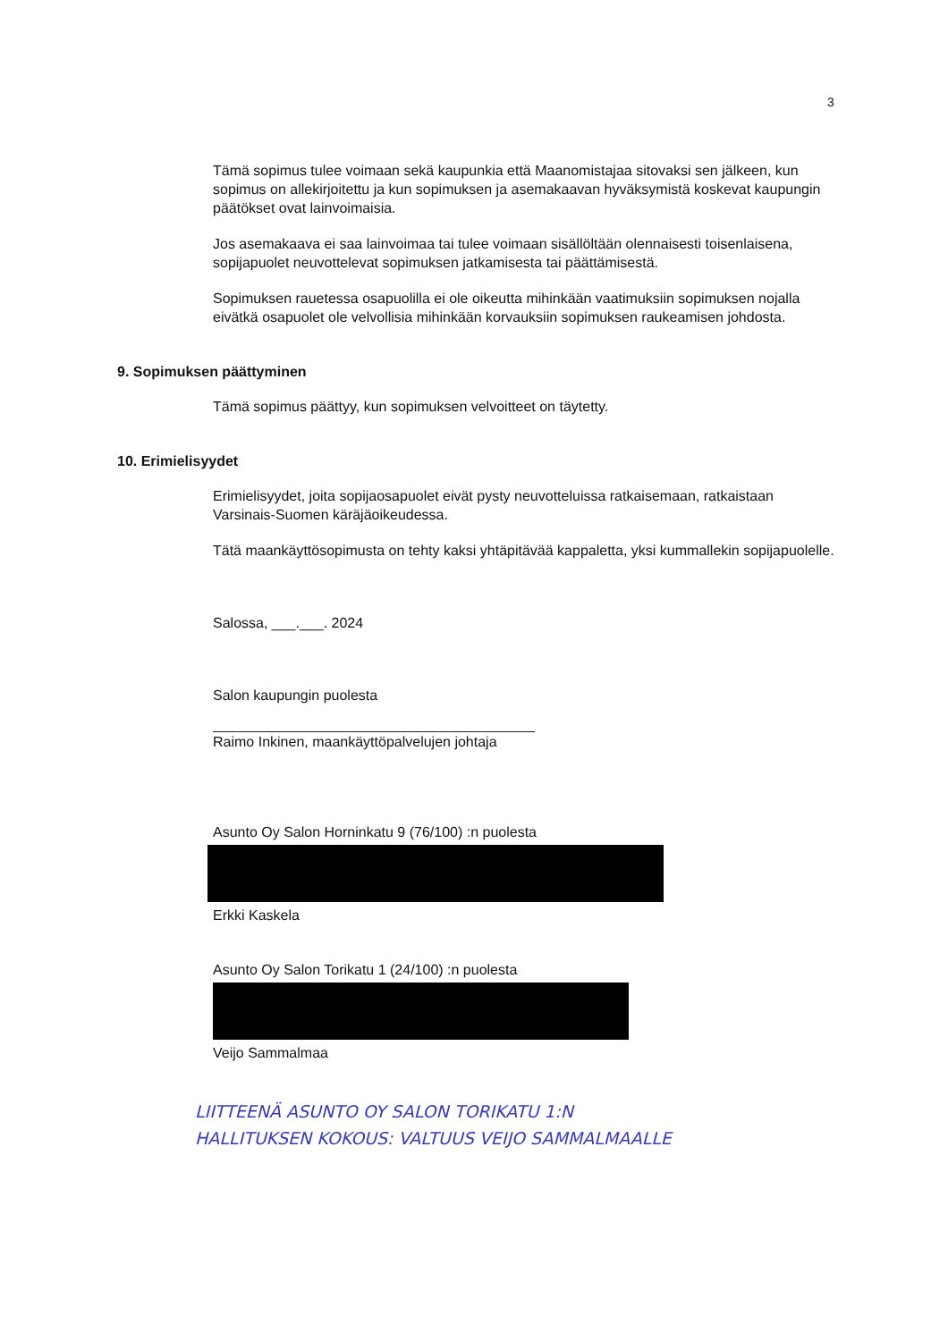3
Tämä sopimus tulee voimaan sekä kaupunkia että Maanomistajaa sitovaksi sen jälkeen, kun sopimus on allekirjoitettu ja kun sopimuksen ja asemakaavan hyväksymistä koskevat kaupungin päätökset ovat lainvoimaisia.
Jos asemakaava ei saa lainvoimaa tai tulee voimaan sisällöltään olennaisesti toisenlaisena, sopijapuolet neuvottelevat sopimuksen jatkamisesta tai päättämisestä.
Sopimuksen rauetessa osapuolilla ei ole oikeutta mihinkään vaatimuksiin sopimuksen nojalla eivätkä osapuolet ole velvollisia mihinkään korvauksiin sopimuksen raukeamisen johdosta.
9. Sopimuksen päättyminen
Tämä sopimus päättyy, kun sopimuksen velvoitteet on täytetty.
10. Erimielisyydet
Erimielisyydet, joita sopijaosapuolet eivät pysty neuvotteluissa ratkaisemaan, ratkaistaan Varsinais-Suomen käräjäoikeudessa.
Tätä maankäyttösopimusta on tehty kaksi yhtäpitävää kappaletta, yksi kummallekin sopijapuolelle.
Salossa, ___.___. 2024
Salon kaupungin puolesta
Raimo Inkinen, maankäyttöpalvelujen johtaja
Asunto Oy Salon Horninkatu 9 (76/100) :n puolesta
Erkki Kaskela
Asunto Oy Salon Torikatu 1 (24/100) :n puolesta
Veijo Sammalmaa
LIITTEENÄ ASUNTO OY SALON TORIKATU 1:N
HALLITUKSEN KOKOUS: VALTUUS VEIJO SAMMALMAALLE